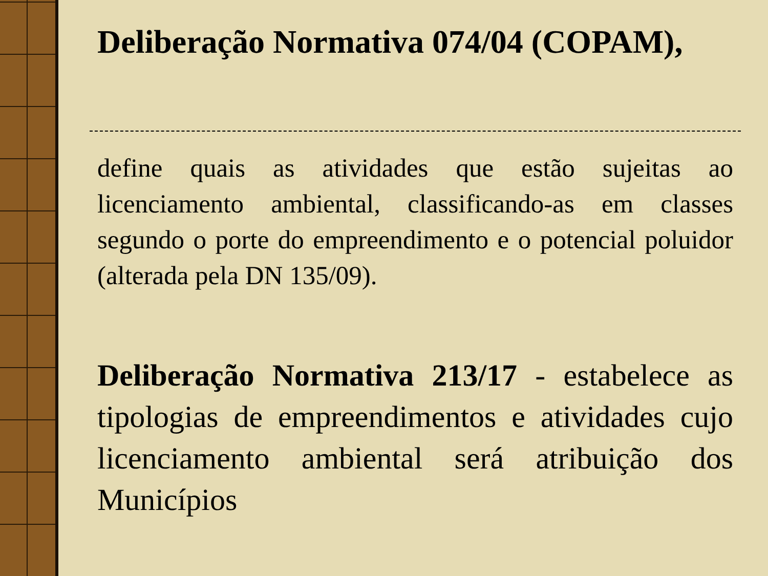Deliberação Normativa 074/04 (COPAM),
define quais as atividades que estão sujeitas ao licenciamento ambiental, classificando-as em classes segundo o porte do empreendimento e o potencial poluidor (alterada pela DN 135/09).
Deliberação Normativa 213/17 - estabelece as tipologias de empreendimentos e atividades cujo licenciamento ambiental será atribuição dos Municípios